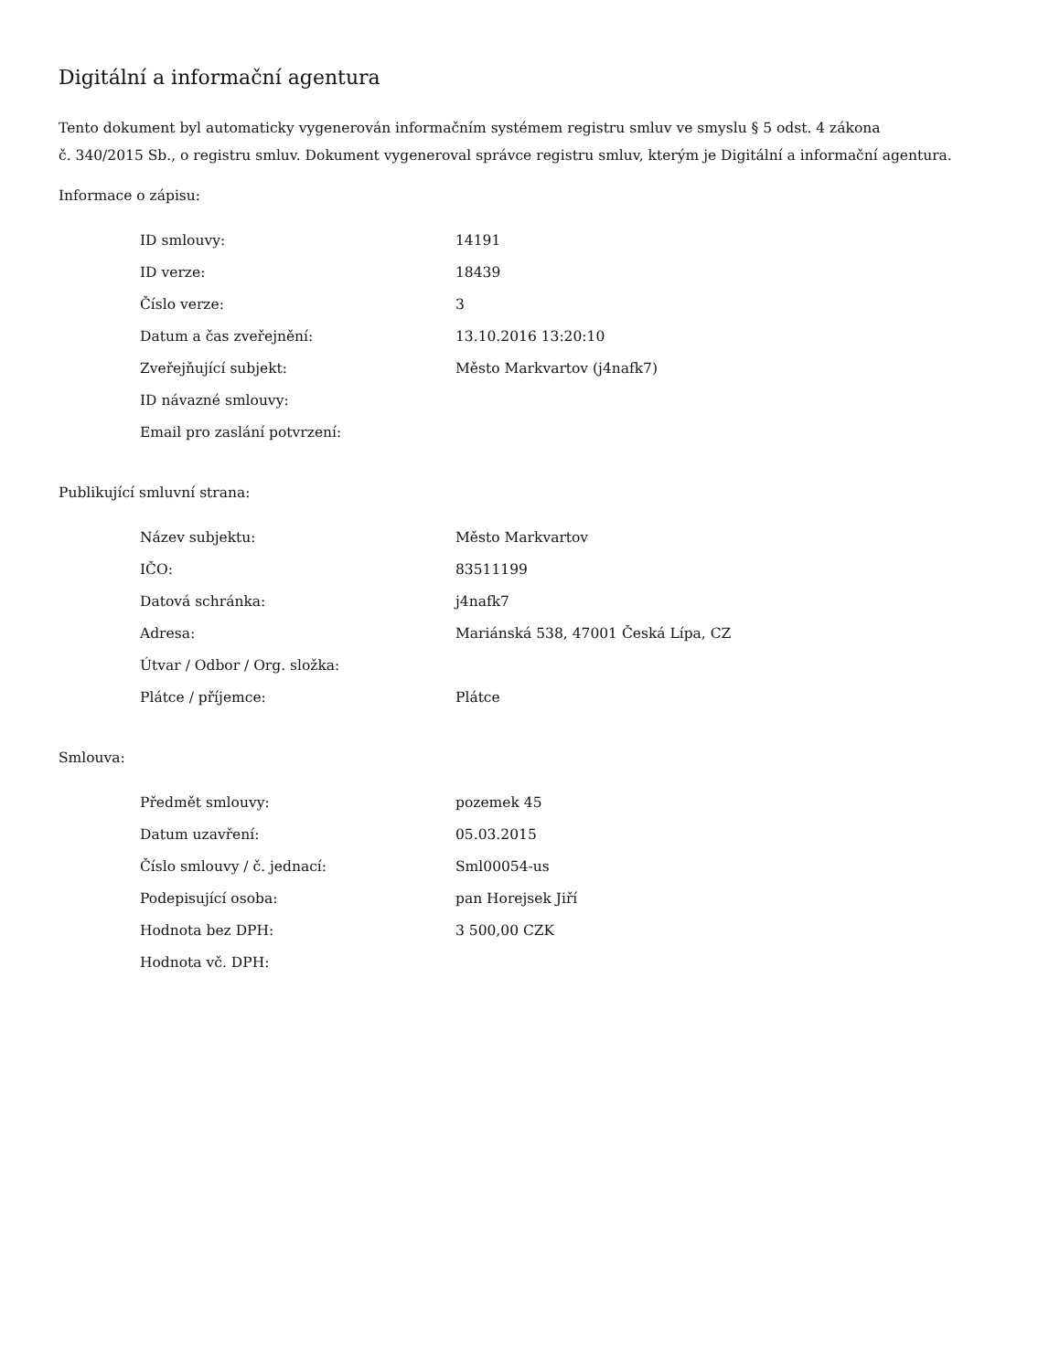Digitální a informační agentura
Tento dokument byl automaticky vygenerován informačním systémem registru smluv ve smyslu § 5 odst. 4 zákona
č. 340/2015 Sb., o registru smluv. Dokument vygeneroval správce registru smluv, kterým je Digitální a informační agentura.
Informace o zápisu:
| ID smlouvy: | 14191 |
| ID verze: | 18439 |
| Číslo verze: | 3 |
| Datum a čas zveřejnění: | 13.10.2016 13:20:10 |
| Zveřejňující subjekt: | Město Markvartov (j4nafk7) |
| ID návazné smlouvy: | |
| Email pro zaslání potvrzení: | |
Publikující smluvní strana:
| Název subjektu: | Město Markvartov |
| IČO: | 83511199 |
| Datová schránka: | j4nafk7 |
| Adresa: | Mariánská 538, 47001 Česká Lípa, CZ |
| Útvar / Odbor / Org. složka: | |
| Plátce / příjemce: | Plátce |
Smlouva:
| Předmět smlouvy: | pozemek 45 |
| Datum uzavření: | 05.03.2015 |
| Číslo smlouvy / č. jednací: | Sml00054-us |
| Podepisující osoba: | pan Horejsek Jiří |
| Hodnota bez DPH: | 3 500,00 CZK |
| Hodnota vč. DPH: | |